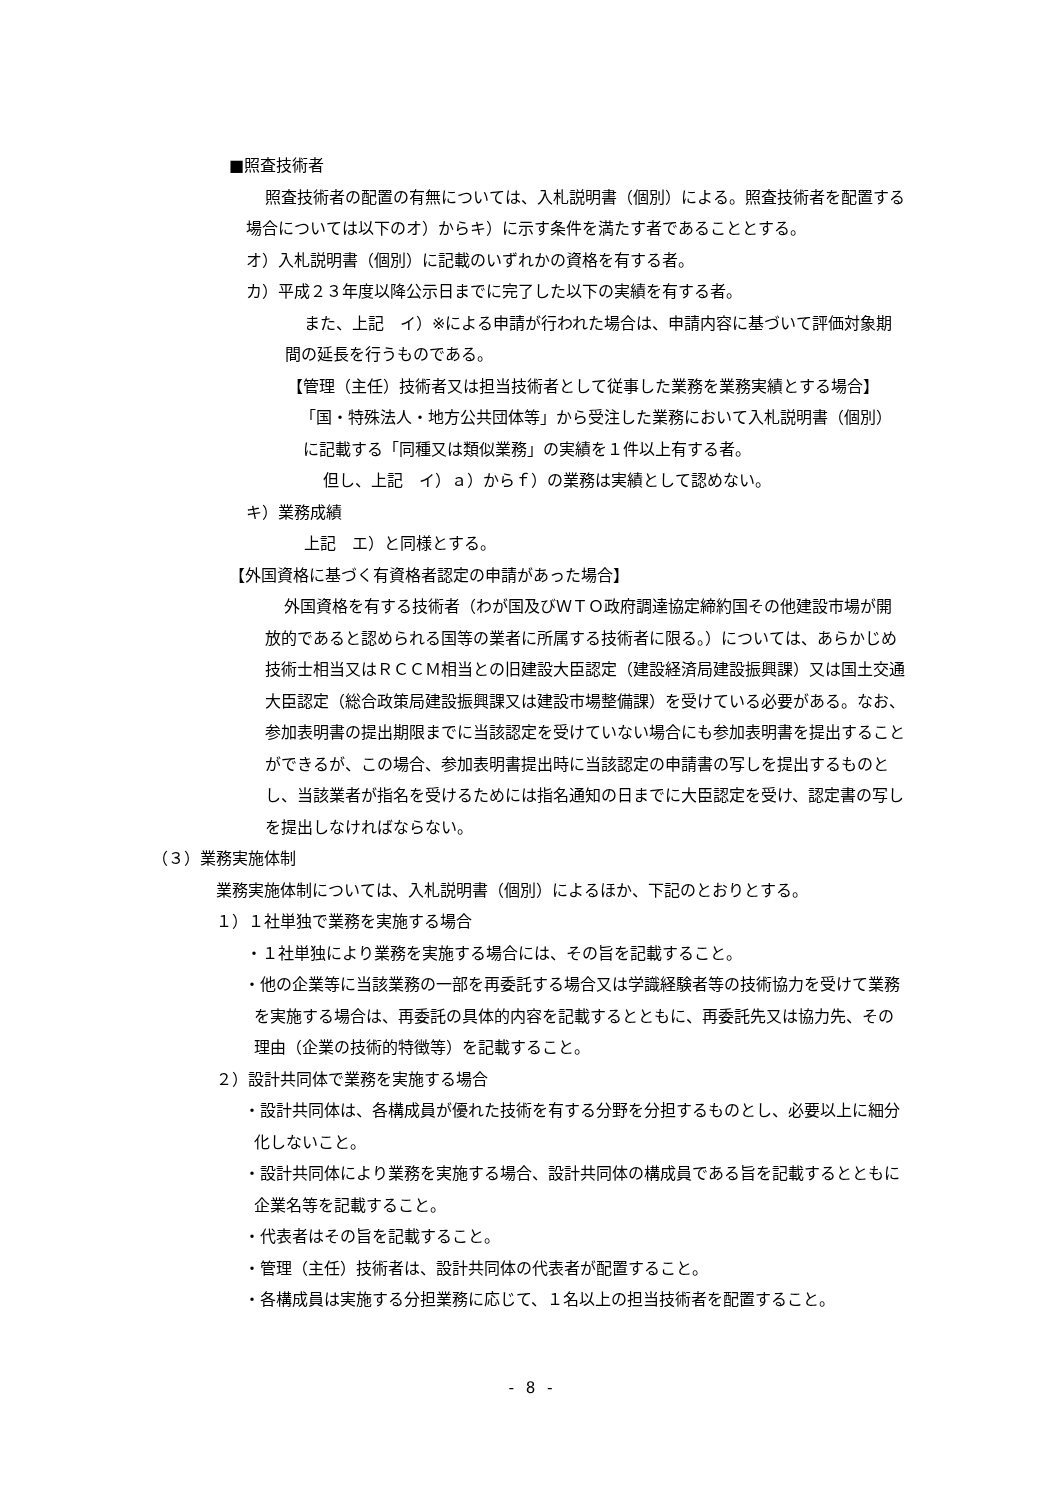■照査技術者
照査技術者の配置の有無については、入札説明書（個別）による。照査技術者を配置する場合については以下のオ）からキ）に示す条件を満たす者であることとする。
オ）入札説明書（個別）に記載のいずれかの資格を有する者。
カ）平成２３年度以降公示日までに完了した以下の実績を有する者。
また、上記　イ）※による申請が行われた場合は、申請内容に基づいて評価対象期間の延長を行うものである。
【管理（主任）技術者又は担当技術者として従事した業務を業務実績とする場合】
「国・特殊法人・地方公共団体等」から受注した業務において入札説明書（個別）に記載する「同種又は類似業務」の実績を１件以上有する者。
但し、上記　イ）ａ）からｆ）の業務は実績として認めない。
キ）業務成績
上記　エ）と同様とする。
【外国資格に基づく有資格者認定の申請があった場合】
外国資格を有する技術者（わが国及びＷＴＯ政府調達協定締約国その他建設市場が開放的であると認められる国等の業者に所属する技術者に限る。）については、あらかじめ技術士相当又はＲＣＣＭ相当との旧建設大臣認定（建設経済局建設振興課）又は国土交通大臣認定（総合政策局建設振興課又は建設市場整備課）を受けている必要がある。なお、参加表明書の提出期限までに当該認定を受けていない場合にも参加表明書を提出することができるが、この場合、参加表明書提出時に当該認定の申請書の写しを提出するものとし、当該業者が指名を受けるためには指名通知の日までに大臣認定を受け、認定書の写しを提出しなければならない。
（３）業務実施体制
業務実施体制については、入札説明書（個別）によるほか、下記のとおりとする。
１）１社単独で業務を実施する場合
・１社単独により業務を実施する場合には、その旨を記載すること。
・他の企業等に当該業務の一部を再委託する場合又は学識経験者等の技術協力を受けて業務を実施する場合は、再委託の具体的内容を記載するとともに、再委託先又は協力先、その理由（企業の技術的特徴等）を記載すること。
２）設計共同体で業務を実施する場合
・設計共同体は、各構成員が優れた技術を有する分野を分担するものとし、必要以上に細分化しないこと。
・設計共同体により業務を実施する場合、設計共同体の構成員である旨を記載するとともに企業名等を記載すること。
・代表者はその旨を記載すること。
・管理（主任）技術者は、設計共同体の代表者が配置すること。
・各構成員は実施する分担業務に応じて、１名以上の担当技術者を配置すること。
- 8 -